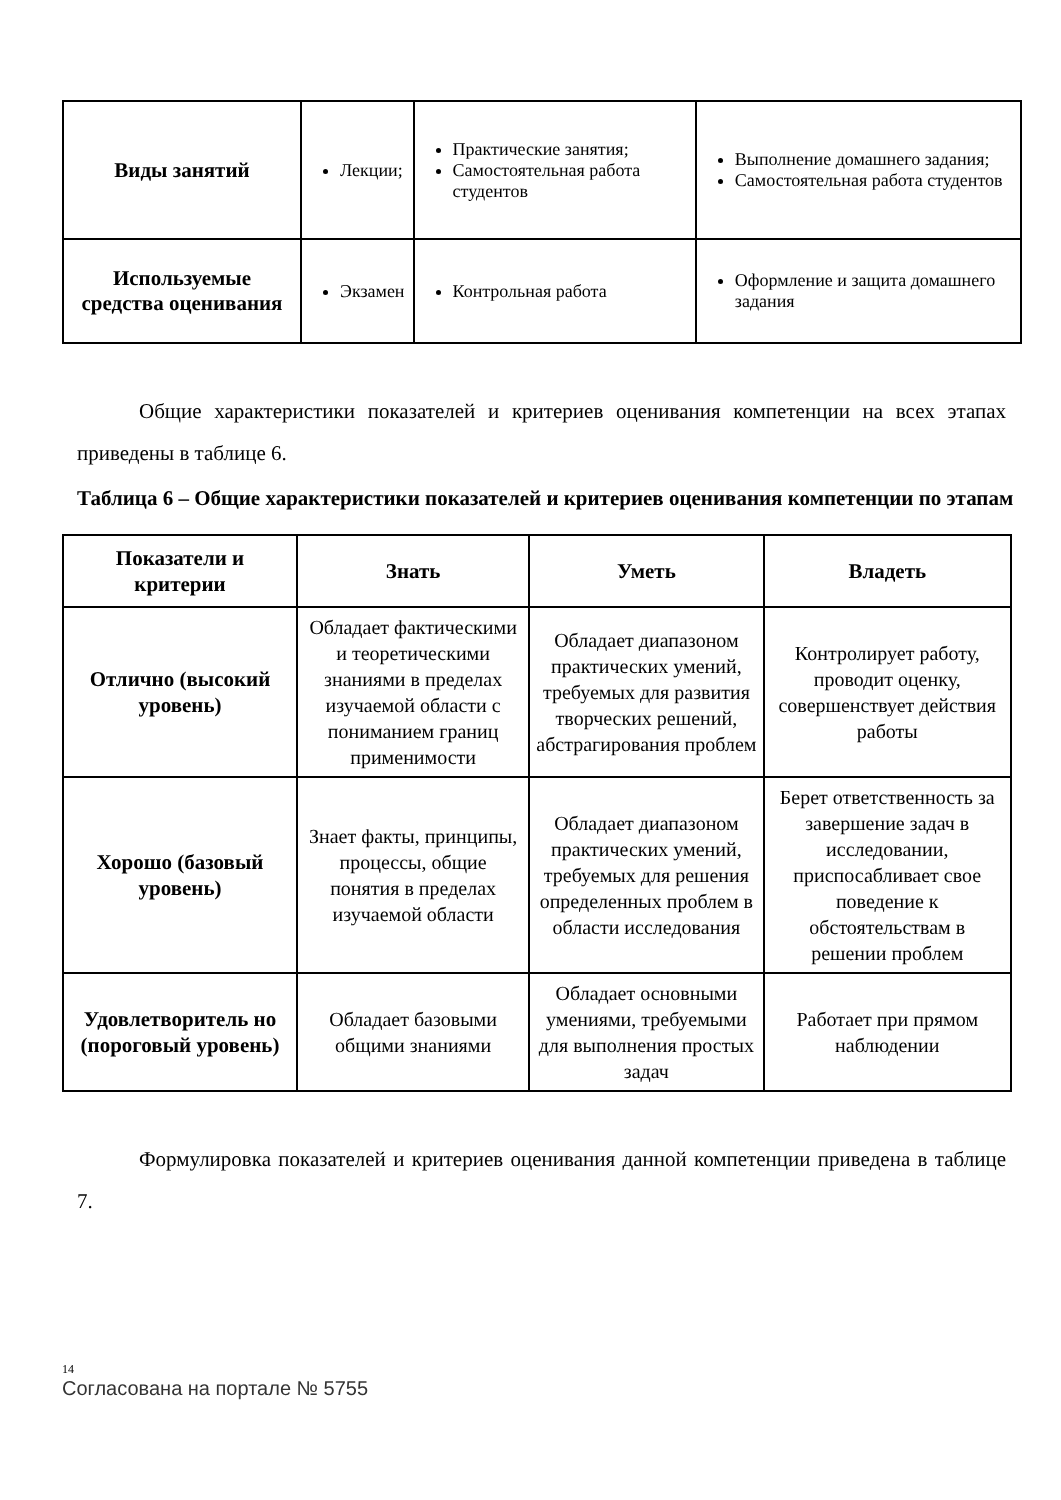| Виды занятий | Лекции; | Практические занятия; Самостоятельная работа студентов | Выполнение домашнего задания; Самостоятельная работа студентов |
| Используемые средства оценивания | Экзамен | Контрольная работа | Оформление и защита домашнего задания |
Общие характеристики показателей и критериев оценивания компетенции на всех этапах приведены в таблице 6.
Таблица 6 – Общие характеристики показателей и критериев оценивания компетенции по этапам
| Показатели и критерии | Знать | Уметь | Владеть |
| --- | --- | --- | --- |
| Отлично (высокий уровень) | Обладает фактическими и теоретическими знаниями в пределах изучаемой области с пониманием границ применимости | Обладает диапазоном практических умений, требуемых для развития творческих решений, абстрагирования проблем | Контролирует работу, проводит оценку, совершенствует действия работы |
| Хорошо (базовый уровень) | Знает факты, принципы, процессы, общие понятия в пределах изучаемой области | Обладает диапазоном практических умений, требуемых для решения определенных проблем в области исследования | Берет ответственность за завершение задач в исследовании, приспосабливает свое поведение к обстоятельствам в решении проблем |
| Удовлетворитель но (пороговый уровень) | Обладает базовыми общими знаниями | Обладает основными умениями, требуемыми для выполнения простых задач | Работает при прямом наблюдении |
Формулировка показателей и критериев оценивания данной компетенции приведена в таблице 7.
14
Согласована на портале № 5755